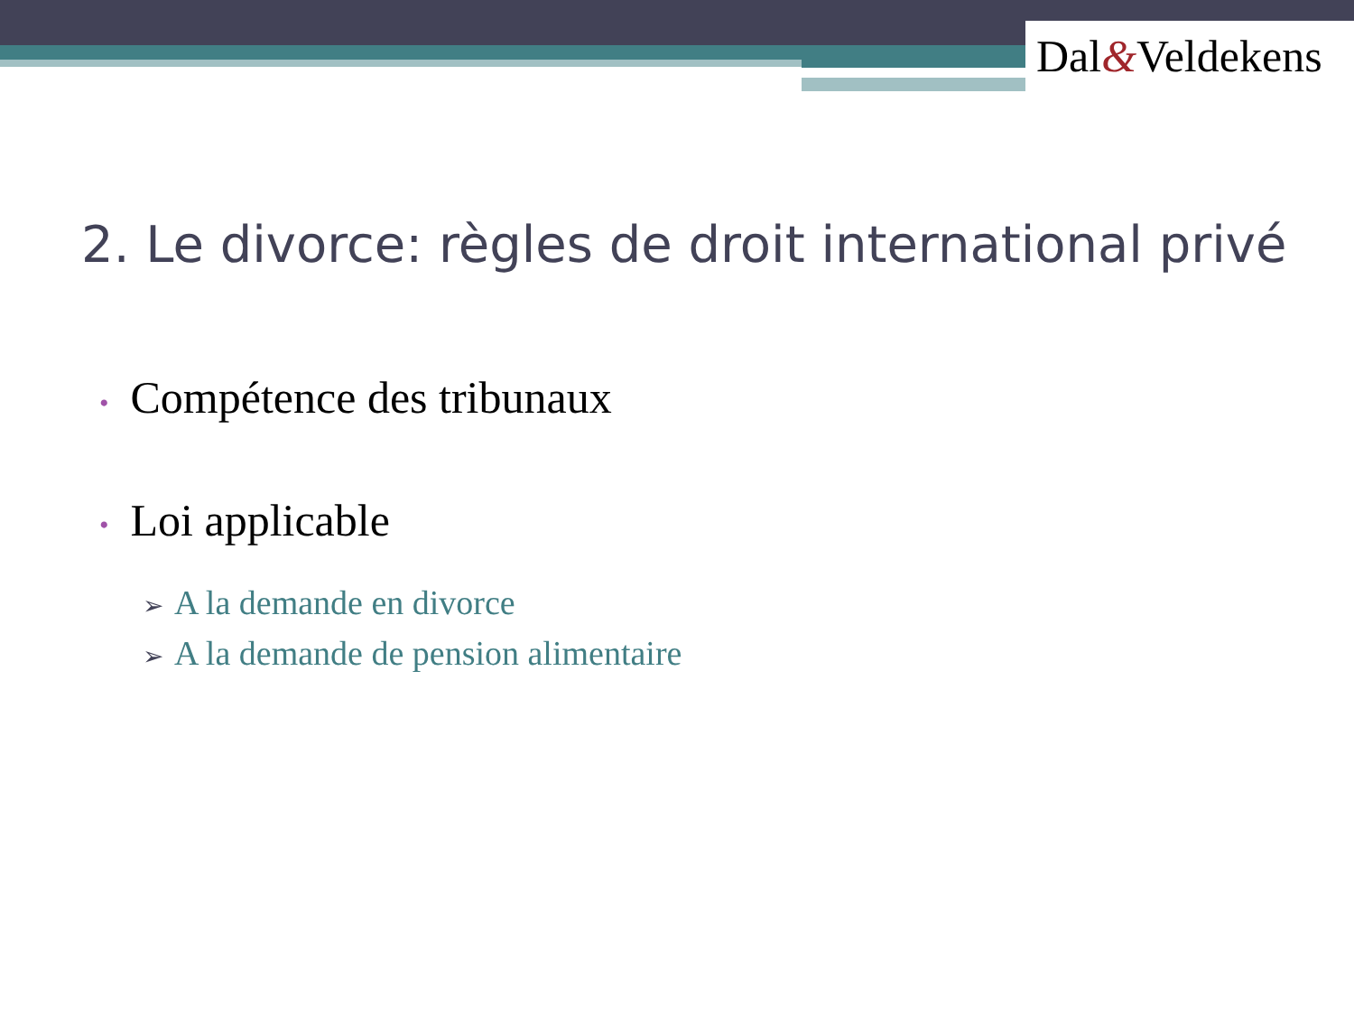Dal&Veldekens
2. Le divorce: règles de droit international privé
• Compétence des tribunaux
• Loi applicable
➢ A la demande en divorce
➢ A la demande de pension alimentaire